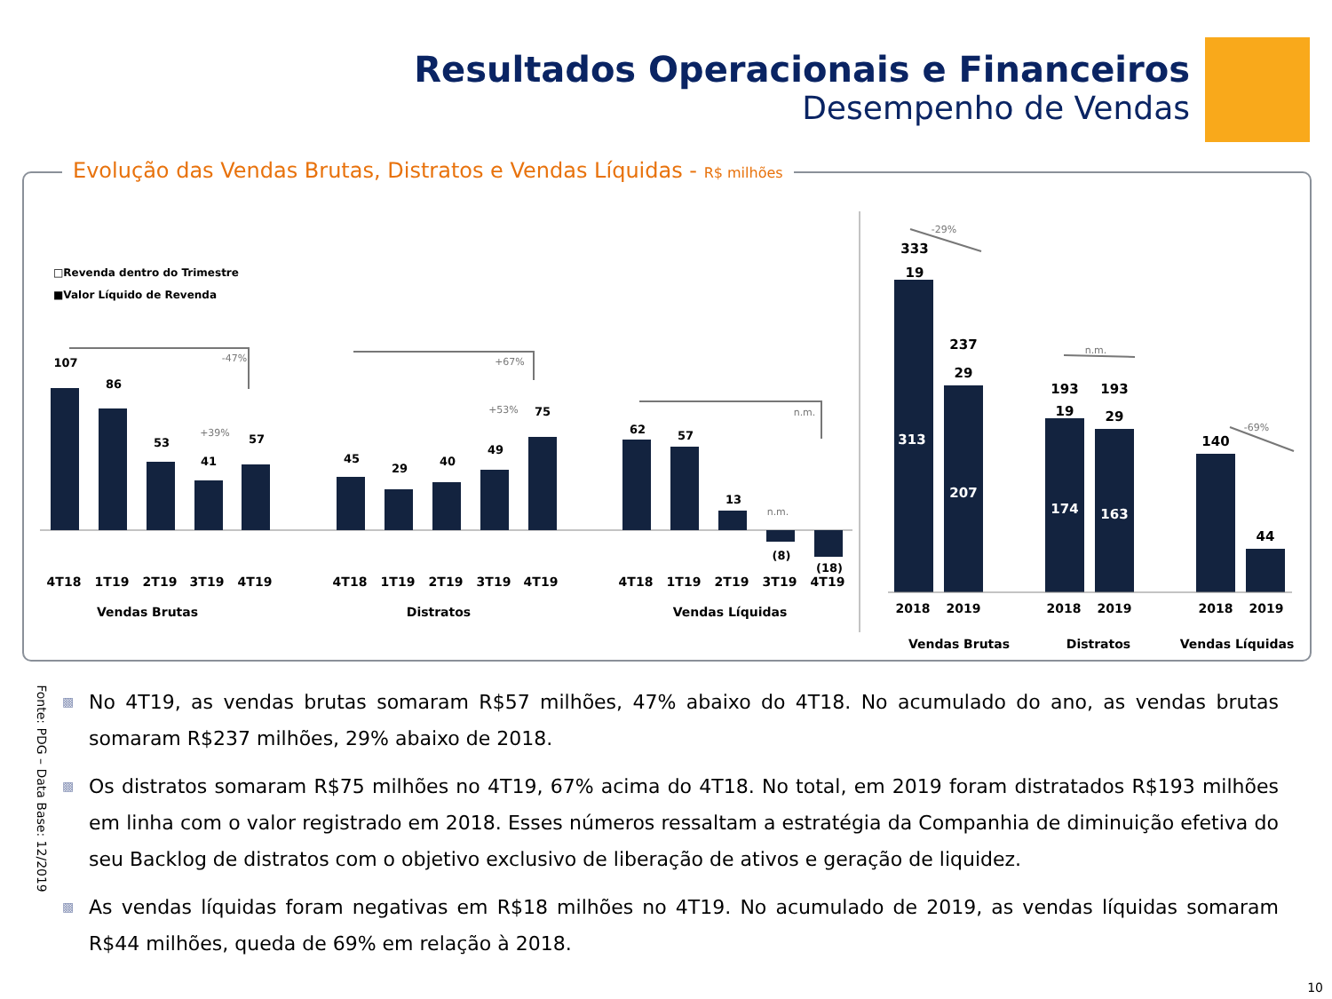Resultados Operacionais e Financeiros
Desempenho de Vendas
Evolução das Vendas Brutas, Distratos e Vendas Líquidas - R$ milhões
□Revenda dentro do Trimestre
■Valor Líquido de Revenda
107
86
53
41
57
45
29
40
49
75
62
57
13
(8)
(18)
333
19
237
29
193
19
193
29
140
44
313
207
174
163
-47%
+67%
+53%
+39%
n.m.
n.m.
-29%
n.m.
-69%
4T18
1T19
2T19
3T19
4T19
4T18
1T19
2T19
3T19
4T19
4T18
1T19
2T19
3T19
4T19
Vendas Brutas
Distratos
Vendas Líquidas
2018
2019
2018
2019
2018
2019
Vendas Brutas
Distratos
Vendas Líquidas
▩ No 4T19, as vendas brutas somaram R$57 milhões, 47% abaixo do 4T18. No acumulado do ano, as vendas brutas somaram R$237 milhões, 29% abaixo de 2018.
▩ Os distratos somaram R$75 milhões no 4T19, 67% acima do 4T18. No total, em 2019 foram distratados R$193 milhões em linha com o valor registrado em 2018. Esses números ressaltam a estratégia da Companhia de diminuição efetiva do seu Backlog de distratos com o objetivo exclusivo de liberação de ativos e geração de liquidez.
▩ As vendas líquidas foram negativas em R$18 milhões no 4T19. No acumulado de 2019, as vendas líquidas somaram R$44 milhões, queda de 69% em relação à 2018.
Fonte: PDG – Data Base: 12/2019
10